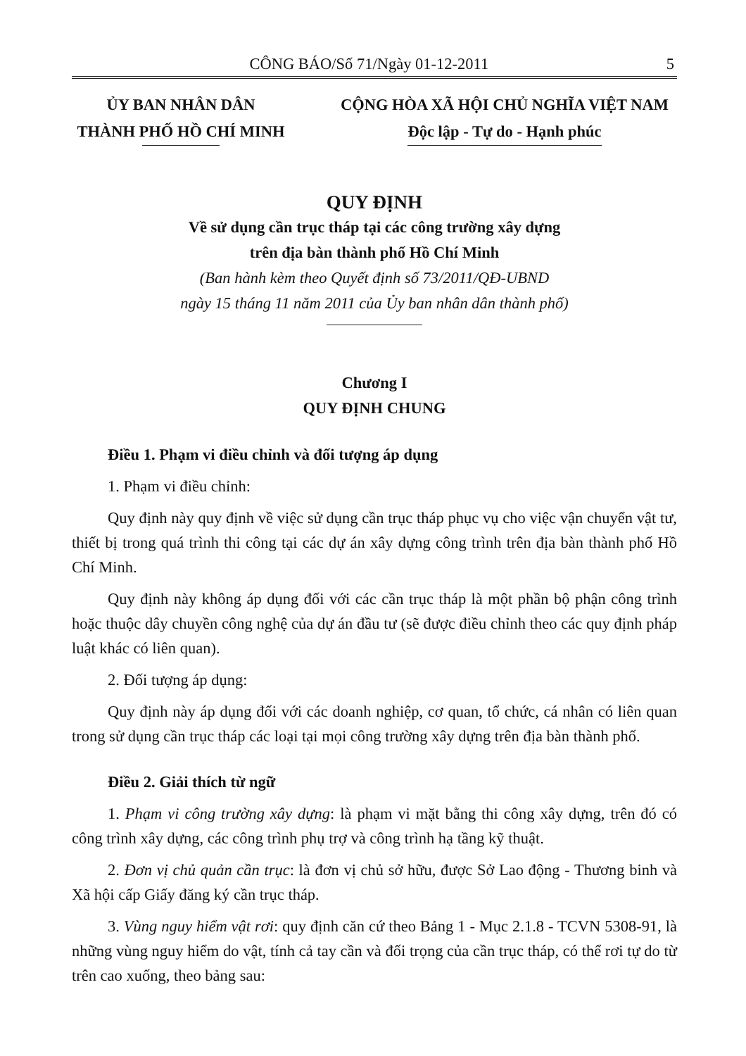CÔNG BÁO/Số 71/Ngày 01-12-2011 5
ỦY BAN NHÂN DÂN
THÀNH PHỐ HỒ CHÍ MINH
CỘNG HÒA XÃ HỘI CHỦ NGHĨA VIỆT NAM
Độc lập - Tự do - Hạnh phúc
QUY ĐỊNH
Về sử dụng cần trục tháp tại các công trường xây dựng
trên địa bàn thành phố Hồ Chí Minh
(Ban hành kèm theo Quyết định số 73/2011/QĐ-UBND
ngày 15 tháng 11 năm 2011 của Ủy ban nhân dân thành phố)
Chương I
QUY ĐỊNH CHUNG
Điều 1. Phạm vi điều chỉnh và đối tượng áp dụng
1. Phạm vi điều chỉnh:
Quy định này quy định về việc sử dụng cần trục tháp phục vụ cho việc vận chuyển vật tư, thiết bị trong quá trình thi công tại các dự án xây dựng công trình trên địa bàn thành phố Hồ Chí Minh.
Quy định này không áp dụng đối với các cần trục tháp là một phần bộ phận công trình hoặc thuộc dây chuyền công nghệ của dự án đầu tư (sẽ được điều chỉnh theo các quy định pháp luật khác có liên quan).
2. Đối tượng áp dụng:
Quy định này áp dụng đối với các doanh nghiệp, cơ quan, tổ chức, cá nhân có liên quan trong sử dụng cần trục tháp các loại tại mọi công trường xây dựng trên địa bàn thành phố.
Điều 2. Giải thích từ ngữ
1. Phạm vi công trường xây dựng: là phạm vi mặt bằng thi công xây dựng, trên đó có công trình xây dựng, các công trình phụ trợ và công trình hạ tầng kỹ thuật.
2. Đơn vị chủ quản cần trục: là đơn vị chủ sở hữu, được Sở Lao động - Thương binh và Xã hội cấp Giấy đăng ký cần trục tháp.
3. Vùng nguy hiểm vật rơi: quy định căn cứ theo Bảng 1 - Mục 2.1.8 - TCVN 5308-91, là những vùng nguy hiểm do vật, tính cả tay cần và đối trọng của cần trục tháp, có thể rơi tự do từ trên cao xuống, theo bảng sau: